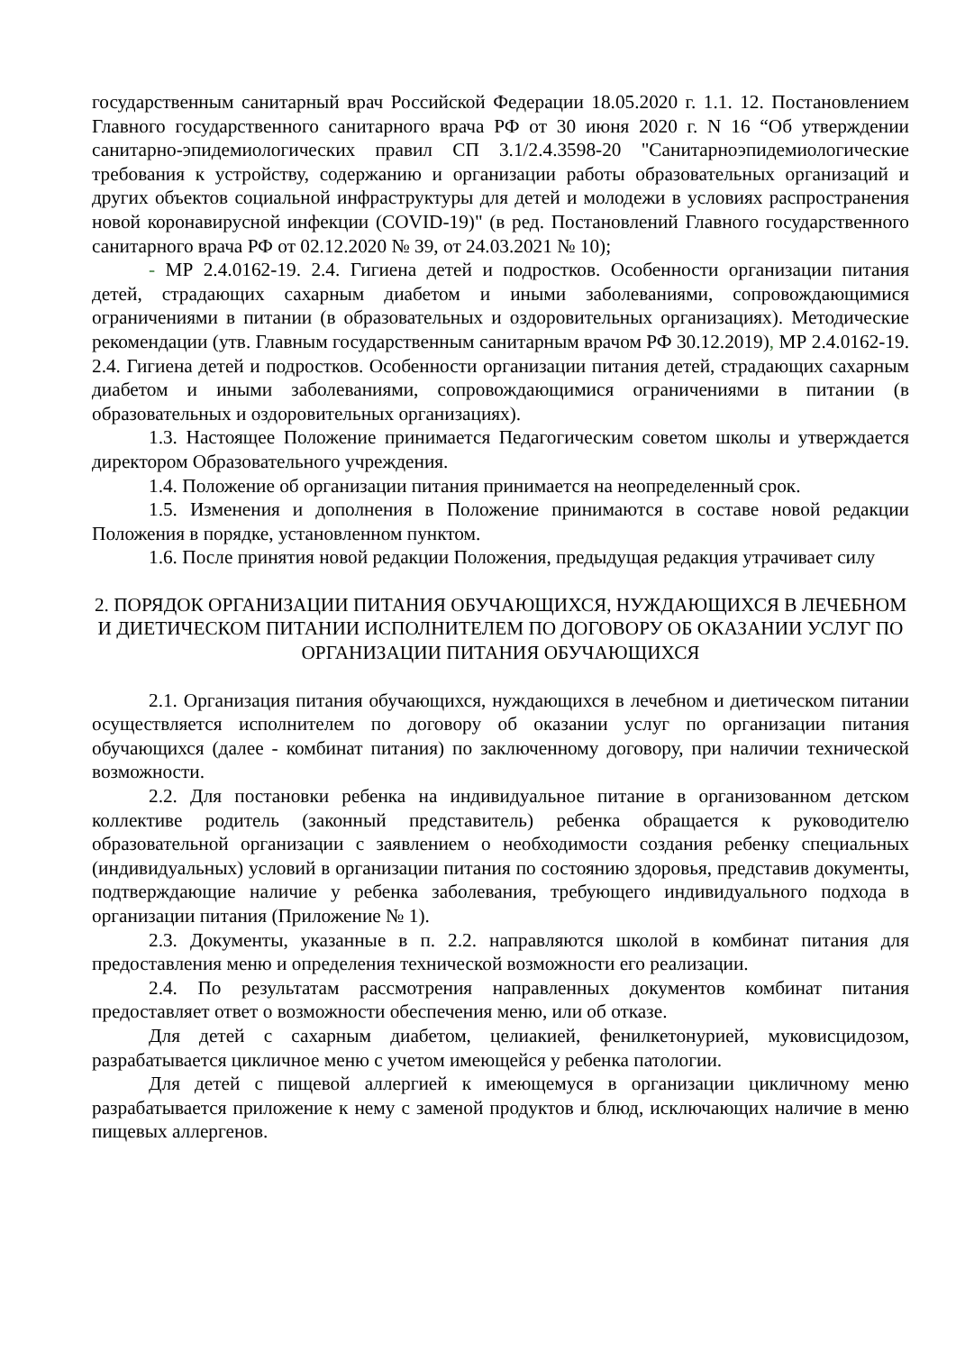государственным санитарный врач Российской Федерации 18.05.2020 г. 1.1. 12. Постановлением Главного государственного санитарного врача РФ от 30 июня 2020 г. N 16 “Об утверждении санитарно-эпидемиологических правил СП 3.1/2.4.3598-20 "Санитарноэпидемиологические требования к устройству, содержанию и организации работы образовательных организаций и других объектов социальной инфраструктуры для детей и молодежи в условиях распространения новой коронавирусной инфекции (COVID-19)" (в ред. Постановлений Главного государственного санитарного врача РФ от 02.12.2020 № 39, от 24.03.2021 № 10);
- МР 2.4.0162-19. 2.4. Гигиена детей и подростков. Особенности организации питания детей, страдающих сахарным диабетом и иными заболеваниями, сопровождающимися ограничениями в питании (в образовательных и оздоровительных организациях). Методические рекомендации (утв. Главным государственным санитарным врачом РФ 30.12.2019), МР 2.4.0162-19. 2.4. Гигиена детей и подростков. Особенности организации питания детей, страдающих сахарным диабетом и иными заболеваниями, сопровождающимися ограничениями в питании (в образовательных и оздоровительных организациях).
1.3. Настоящее Положение принимается Педагогическим советом школы и утверждается директором Образовательного учреждения.
1.4. Положение об организации питания принимается на неопределенный срок.
1.5. Изменения и дополнения в Положение принимаются в составе новой редакции Положения в порядке, установленном пунктом.
1.6. После принятия новой редакции Положения, предыдущая редакция утрачивает силу
2. ПОРЯДОК ОРГАНИЗАЦИИ ПИТАНИЯ ОБУЧАЮЩИХСЯ, НУЖДАЮЩИХСЯ В ЛЕЧЕБНОМ И ДИЕТИЧЕСКОМ ПИТАНИИ ИСПОЛНИТЕЛЕМ ПО ДОГОВОРУ ОБ ОКАЗАНИИ УСЛУГ ПО ОРГАНИЗАЦИИ ПИТАНИЯ ОБУЧАЮЩИХСЯ
2.1. Организация питания обучающихся, нуждающихся в лечебном и диетическом питании осуществляется исполнителем по договору об оказании услуг по организации питания обучающихся (далее - комбинат питания) по заключенному договору, при наличии технической возможности.
2.2. Для постановки ребенка на индивидуальное питание в организованном детском коллективе родитель (законный представитель) ребенка обращается к руководителю образовательной организации с заявлением о необходимости создания ребенку специальных (индивидуальных) условий в организации питания по состоянию здоровья, представив документы, подтверждающие наличие у ребенка заболевания, требующего индивидуального подхода в организации питания (Приложение № 1).
2.3. Документы, указанные в п. 2.2. направляются школой в комбинат питания для предоставления меню и определения технической возможности его реализации.
2.4. По результатам рассмотрения направленных документов комбинат питания предоставляет ответ о возможности обеспечения меню, или об отказе.
Для детей с сахарным диабетом, целиакией, фенилкетонурией, муковисцидозом, разрабатывается цикличное меню с учетом имеющейся у ребенка патологии.
Для детей с пищевой аллергией к имеющемуся в организации цикличному меню разрабатывается приложение к нему с заменой продуктов и блюд, исключающих наличие в меню пищевых аллергенов.